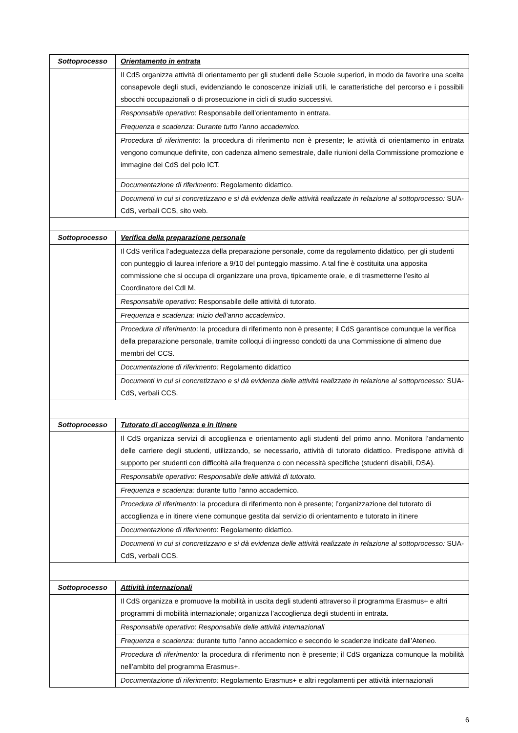| Sottoprocesso | Orientamento in entrata |
| | Il CdS organizza attività di orientamento per gli studenti delle Scuole superiori, in modo da favorire una scelta consapevole degli studi, evidenziando le conoscenze iniziali utili, le caratteristiche del percorso e i possibili sbocchi occupazionali o di prosecuzione in cicli di studio successivi. |
| | Responsabile operativo : Responsabile dell’orientamento in entrata. |
| | Frequenza e scadenza: Durante tutto l’anno accademico. |
| | Procedura di riferimento : la procedura di riferimento non è presente; le attività di orientamento in entrata vengono comunque definite, con cadenza almeno semestrale, dalle riunioni della Commissione promozione e immagine dei CdS del polo ICT. |
| | Documentazione di riferimento: Regolamento didattico. |
| | Documenti in cui si concretizzano e si dà evidenza delle attività realizzate in relazione al sottoprocesso: SUA-CdS, verbali CCS, sito web. |
| Sottoprocesso | Verifica della preparazione personale |
| | Il CdS verifica l’adeguatezza della preparazione personale, come da regolamento didattico, per gli studenti con punteggio di laurea inferiore a 9/10 del punteggio massimo. A tal fine è costituita una apposita commissione che si occupa di organizzare una prova, tipicamente orale, e di trasmetterne l’esito al Coordinatore del CdLM. |
| | Responsabile operativo : Responsabile delle attività di tutorato. |
| | Frequenza e scadenza: Inizio dell’anno accademico . |
| | Procedura di riferimento : la procedura di riferimento non è presente; il CdS garantisce comunque la verifica della preparazione personale, tramite colloqui di ingresso condotti da una Commissione di almeno due membri del CCS. |
| | Documentazione di riferimento: Regolamento didattico |
| | Documenti in cui si concretizzano e si dà evidenza delle attività realizzate in relazione al sottoprocesso: SUA-CdS, verbali CCS. |
| Sottoprocesso | Tutorato di accoglienza e in itinere |
| | Il CdS organizza servizi di accoglienza e orientamento agli studenti del primo anno. Monitora l’andamento delle carriere degli studenti, utilizzando, se necessario, attività di tutorato didattico. Predispone attività di supporto per studenti con difficoltà alla frequenza o con necessità specifiche (studenti disabili, DSA). |
| | Responsabile operativo : Responsabile delle attività di tutorato. |
| | Frequenza e scadenza: durante tutto l’anno accademico. |
| | Procedura di riferimento : la procedura di riferimento non è presente; l’organizzazione del tutorato di accoglienza e in itinere viene comunque gestita dal servizio di orientamento e tutorato in itinere |
| | Documentazione di riferimento : Regolamento didattico. |
| | Documenti in cui si concretizzano e si dà evidenza delle attività realizzate in relazione al sottoprocesso: SUA-CdS, verbali CCS. |
| Sottoprocesso | Attività internazionali |
| | Il CdS organizza e promuove la mobilità in uscita degli studenti attraverso il programma Erasmus+ e altri programmi di mobilità internazionale; organizza l’accoglienza degli studenti in entrata. |
| | Responsabile operativo : Responsabile delle attività internazionali |
| | Frequenza e scadenza: durante tutto l’anno accademico e secondo le scadenze indicate dall’Ateneo. |
| | Procedura di riferimento: la procedura di riferimento non è presente; il CdS organizza comunque la mobilità nell’ambito del programma Erasmus+. |
| | Documentazione di riferimento: Regolamento Erasmus+ e altri regolamenti per attività internazionali |
6